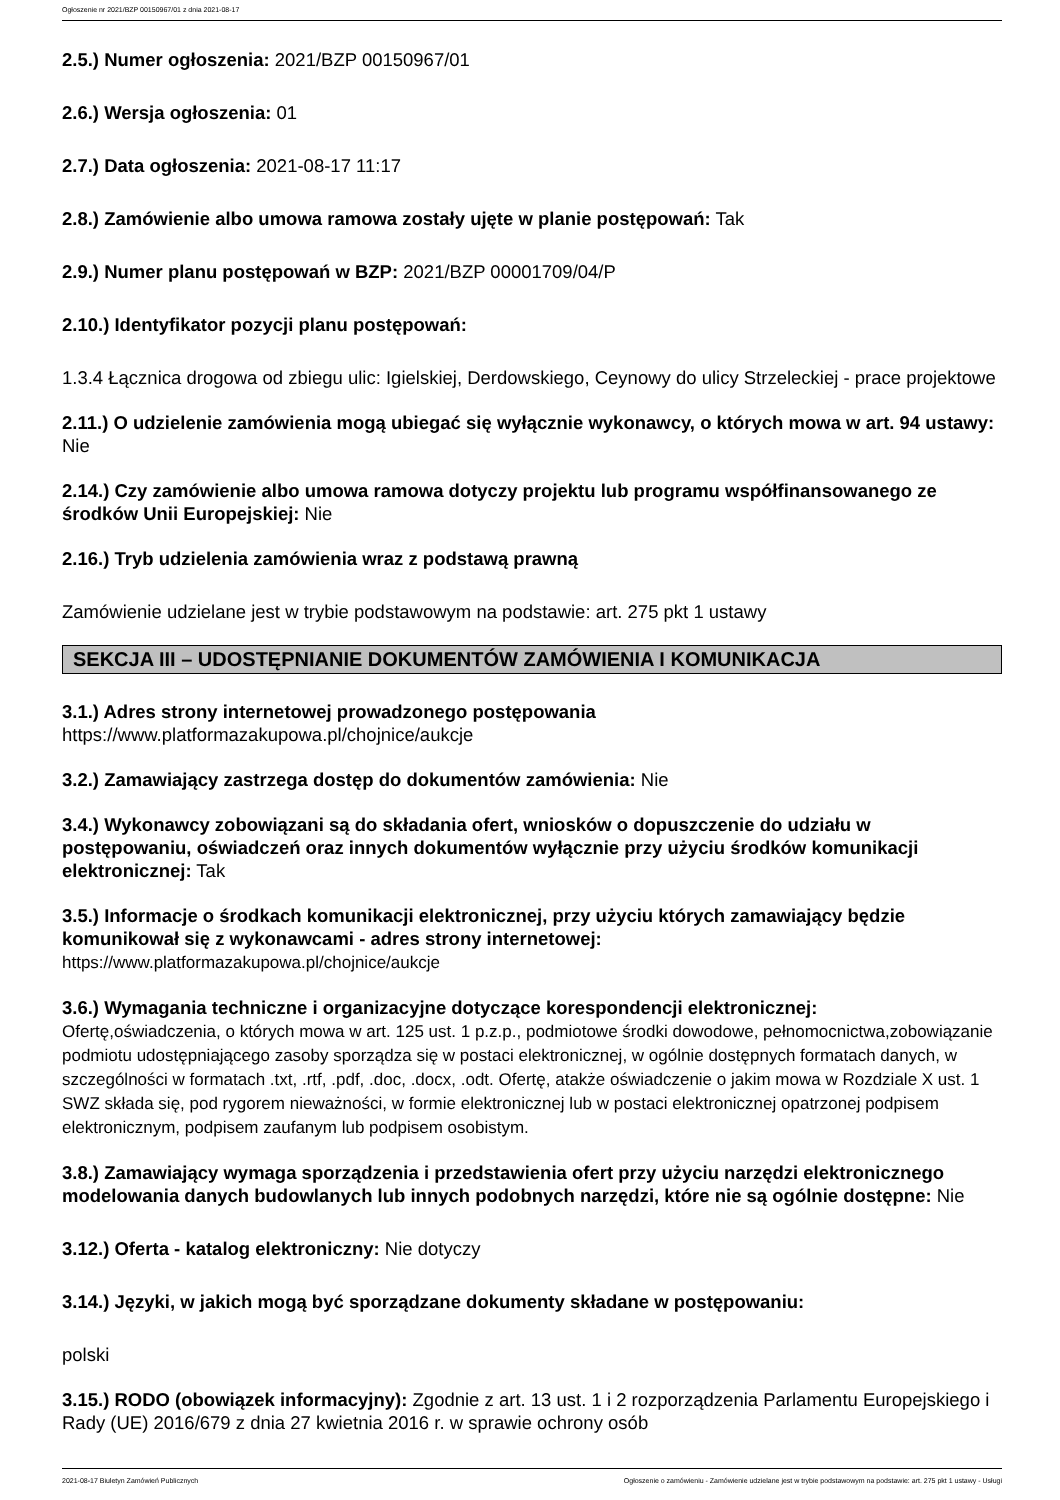Ogłoszenie nr 2021/BZP 00150967/01 z dnia 2021-08-17
2.5.) Numer ogłoszenia: 2021/BZP 00150967/01
2.6.) Wersja ogłoszenia: 01
2.7.) Data ogłoszenia: 2021-08-17 11:17
2.8.) Zamówienie albo umowa ramowa zostały ujęte w planie postępowań: Tak
2.9.) Numer planu postępowań w BZP: 2021/BZP 00001709/04/P
2.10.) Identyfikator pozycji planu postępowań:
1.3.4 Łącznica drogowa od zbiegu ulic: Igielskiej, Derdowskiego, Ceynowy do ulicy Strzeleckiej - prace projektowe
2.11.) O udzielenie zamówienia mogą ubiegać się wyłącznie wykonawcy, o których mowa w art. 94 ustawy: Nie
2.14.) Czy zamówienie albo umowa ramowa dotyczy projektu lub programu współfinansowanego ze środków Unii Europejskiej: Nie
2.16.) Tryb udzielenia zamówienia wraz z podstawą prawną
Zamówienie udzielane jest w trybie podstawowym na podstawie: art. 275 pkt 1 ustawy
SEKCJA III – UDOSTĘPNIANIE DOKUMENTÓW ZAMÓWIENIA I KOMUNIKACJA
3.1.) Adres strony internetowej prowadzonego postępowania
https://www.platformazakupowa.pl/chojnice/aukcje
3.2.) Zamawiający zastrzega dostęp do dokumentów zamówienia: Nie
3.4.) Wykonawcy zobowiązani są do składania ofert, wniosków o dopuszczenie do udziału w postępowaniu, oświadczeń oraz innych dokumentów wyłącznie przy użyciu środków komunikacji elektronicznej: Tak
3.5.) Informacje o środkach komunikacji elektronicznej, przy użyciu których zamawiający będzie komunikował się z wykonawcami - adres strony internetowej:
https://www.platformazakupowa.pl/chojnice/aukcje
3.6.) Wymagania techniczne i organizacyjne dotyczące korespondencji elektronicznej:
Ofertę,oświadczenia, o których mowa w art. 125 ust. 1 p.z.p., podmiotowe środki dowodowe, pełnomocnictwa,zobowiązanie podmiotu udostępniającego zasoby sporządza się w postaci elektronicznej, w ogólnie dostępnych formatach danych, w szczególności w formatach .txt, .rtf, .pdf, .doc, .docx, .odt. Ofertę, atakże oświadczenie o jakim mowa w Rozdziale X ust. 1 SWZ składa się, pod rygorem nieważności, w formie elektronicznej lub w postaci elektronicznej opatrzonej podpisem elektronicznym, podpisem zaufanym lub podpisem osobistym.
3.8.) Zamawiający wymaga sporządzenia i przedstawienia ofert przy użyciu narzędzi elektronicznego modelowania danych budowlanych lub innych podobnych narzędzi, które nie są ogólnie dostępne: Nie
3.12.) Oferta - katalog elektroniczny: Nie dotyczy
3.14.) Języki, w jakich mogą być sporządzane dokumenty składane w postępowaniu:
polski
3.15.) RODO (obowiązek informacyjny): Zgodnie z art. 13 ust. 1 i 2 rozporządzenia Parlamentu Europejskiego i Rady (UE) 2016/679 z dnia 27 kwietnia 2016 r. w sprawie ochrony osób
2021-08-17 Biuletyn Zamówień Publicznych Ogłoszenie o zamówieniu - Zamówienie udzielane jest w trybie podstawowym na podstawie: art. 275 pkt 1 ustawy - Usługi